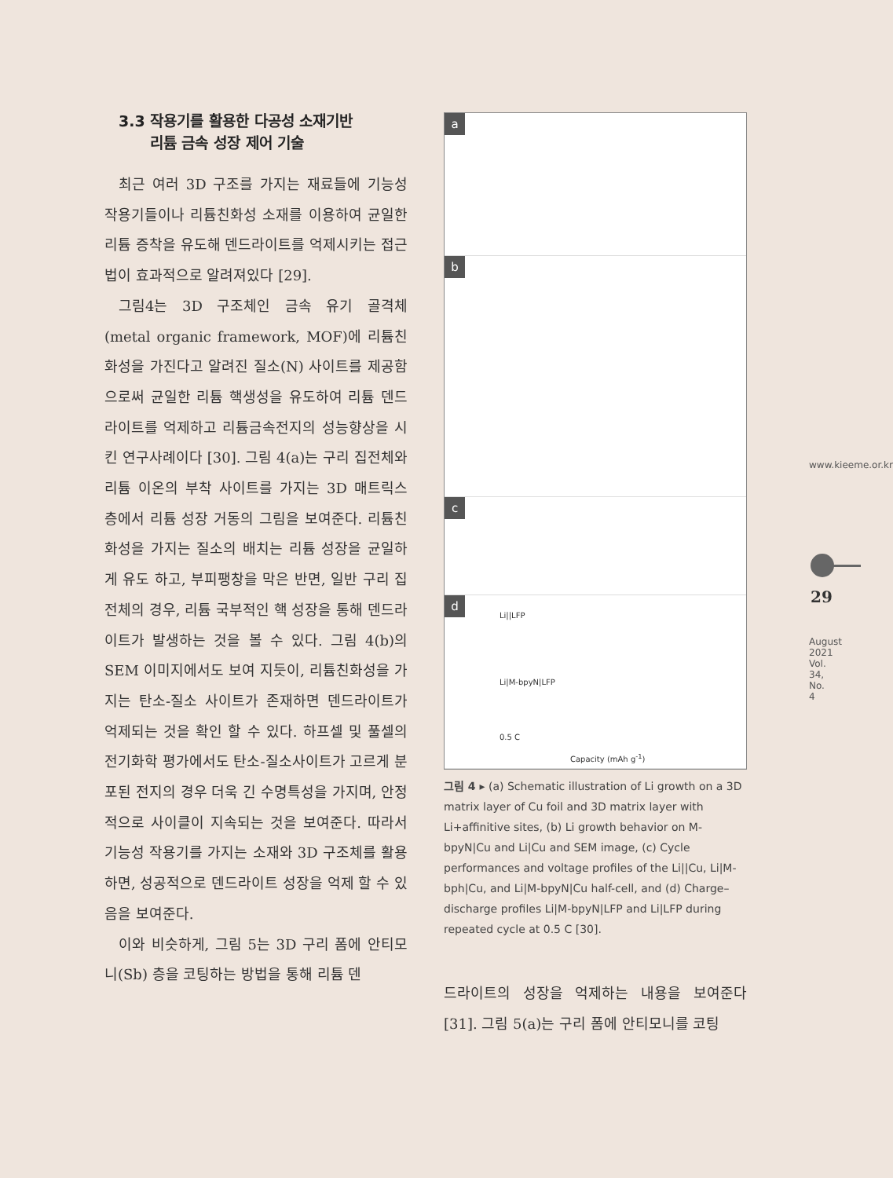3.3 작용기를 활용한 다공성 소재기반
리튬 금속 성장 제어 기술
최근 여러 3D 구조를 가지는 재료들에 기능성 작용기들이나 리튬친화성 소재를 이용하여 균일한 리튬 증착을 유도해 덴드라이트를 억제시키는 접근법이 효과적으로 알려져있다 [29].
그림4는 3D 구조체인 금속 유기 골격체 (metal organic framework, MOF)에 리튬친화성을 가진다고 알려진 질소(N) 사이트를 제공함으로써 균일한 리튬 핵생성을 유도하여 리튬 덴드라이트를 억제하고 리튬금속전지의 성능향상을 시킨 연구사례이다 [30]. 그림 4(a)는 구리 집전체와 리튬 이온의 부착 사이트를 가지는 3D 매트릭스 층에서 리튬 성장 거동의 그림을 보여준다. 리튬친화성을 가지는 질소의 배치는 리튬 성장을 균일하게 유도 하고, 부피팽창을 막은 반면, 일반 구리 집전체의 경우, 리튬 국부적인 핵 성장을 통해 덴드라이트가 발생하는 것을 볼 수 있다. 그림 4(b)의 SEM 이미지에서도 보여 지듯이, 리튬친화성을 가지는 탄소-질소 사이트가 존재하면 덴드라이트가 억제되는 것을 확인 할 수 있다. 하프셀 및 풀셀의 전기화학 평가에서도 탄소-질소사이트가 고르게 분포된 전지의 경우 더욱 긴 수명특성을 가지며, 안정적으로 사이클이 지속되는 것을 보여준다. 따라서 기능성 작용기를 가지는 소재와 3D 구조체를 활용하면, 성공적으로 덴드라이트 성장을 억제 할 수 있음을 보여준다.
이와 비슷하게, 그림 5는 3D 구리 폼에 안티모니(Sb) 층을 코팅하는 방법을 통해 리튬 덴
a
b
c
d
Li||LFP
Li|M-bpyN|LFP
0.5 C
Capacity (mAh g<sup>-1</sup>)
그림 4 ▸ (a) Schematic illustration of Li growth on a 3D matrix layer of Cu foil and 3D matrix layer with Li+affinitive sites, (b) Li growth behavior on M-bpyN|Cu and Li|Cu and SEM image, (c) Cycle performances and voltage profiles of the Li||Cu, Li|M-bph|Cu, and Li|M-bpyN|Cu half-cell, and (d) Charge–discharge profiles Li|M-bpyN|LFP and Li|LFP during repeated cycle at 0.5 C [30].
드라이트의 성장을 억제하는 내용을 보여준다 [31]. 그림 5(a)는 구리 폼에 안티모니를 코팅
www.kieeme.or.kr
29
August 2021 Vol. 34, No. 4